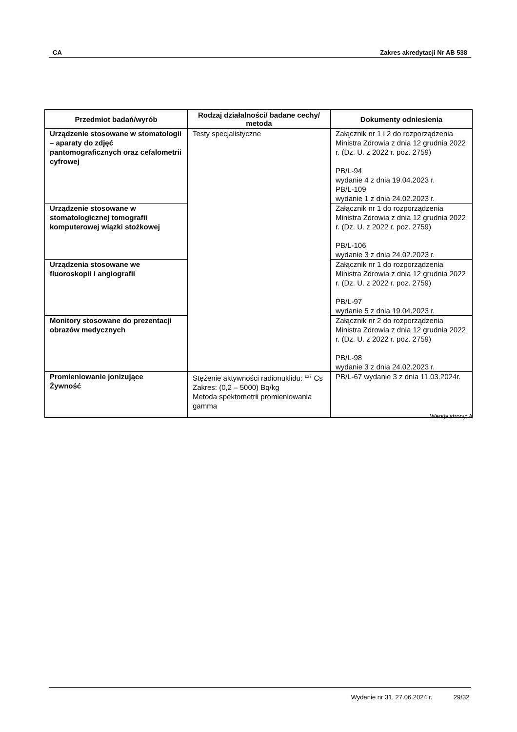CA Zakres akredytacji Nr AB 538
| Przedmiot badań/wyrób | Rodzaj działalności/ badane cechy/ metoda | Dokumenty odniesienia |
| --- | --- | --- |
| Urządzenie stosowane w stomatologii – aparaty do zdjęć pantomograficznych oraz cefalometrii cyfrowej | Testy specjalistyczne | Załącznik nr 1 i 2 do rozporządzenia Ministra Zdrowia z dnia 12 grudnia 2022 r. (Dz. U. z 2022 r. poz. 2759) PB/L-94 wydanie 4 z dnia 19.04.2023 r. PB/L-109 wydanie 1 z dnia 24.02.2023 r. |
| Urządzenie stosowane w stomatologicznej tomografii komputerowej wiązki stożkowej | | Załącznik nr 1 do rozporządzenia Ministra Zdrowia z dnia 12 grudnia 2022 r. (Dz. U. z 2022 r. poz. 2759) PB/L-106 wydanie 3 z dnia 24.02.2023 r. |
| Urządzenia stosowane we fluoroskopii i angiografii | | Załącznik nr 1 do rozporządzenia Ministra Zdrowia z dnia 12 grudnia 2022 r. (Dz. U. z 2022 r. poz. 2759) PB/L-97 wydanie 5 z dnia 19.04.2023 r. |
| Monitory stosowane do prezentacji obrazów medycznych | | Załącznik nr 2 do rozporządzenia Ministra Zdrowia z dnia 12 grudnia 2022 r. (Dz. U. z 2022 r. poz. 2759) PB/L-98 wydanie 3 z dnia 24.02.2023 r. |
| Promieniowanie jonizujące Żywność | Stężenie aktywności radionuklidu: <sup>137</sup> Cs Zakres: (0,2 – 5000) Bq/kg Metoda spektometrii promieniowania gamma | PB/L-67 wydanie 3 z dnia 11.03.2024r. |
Wersja strony: A
Wydanie nr 31, 27.06.2024 r. 29/32